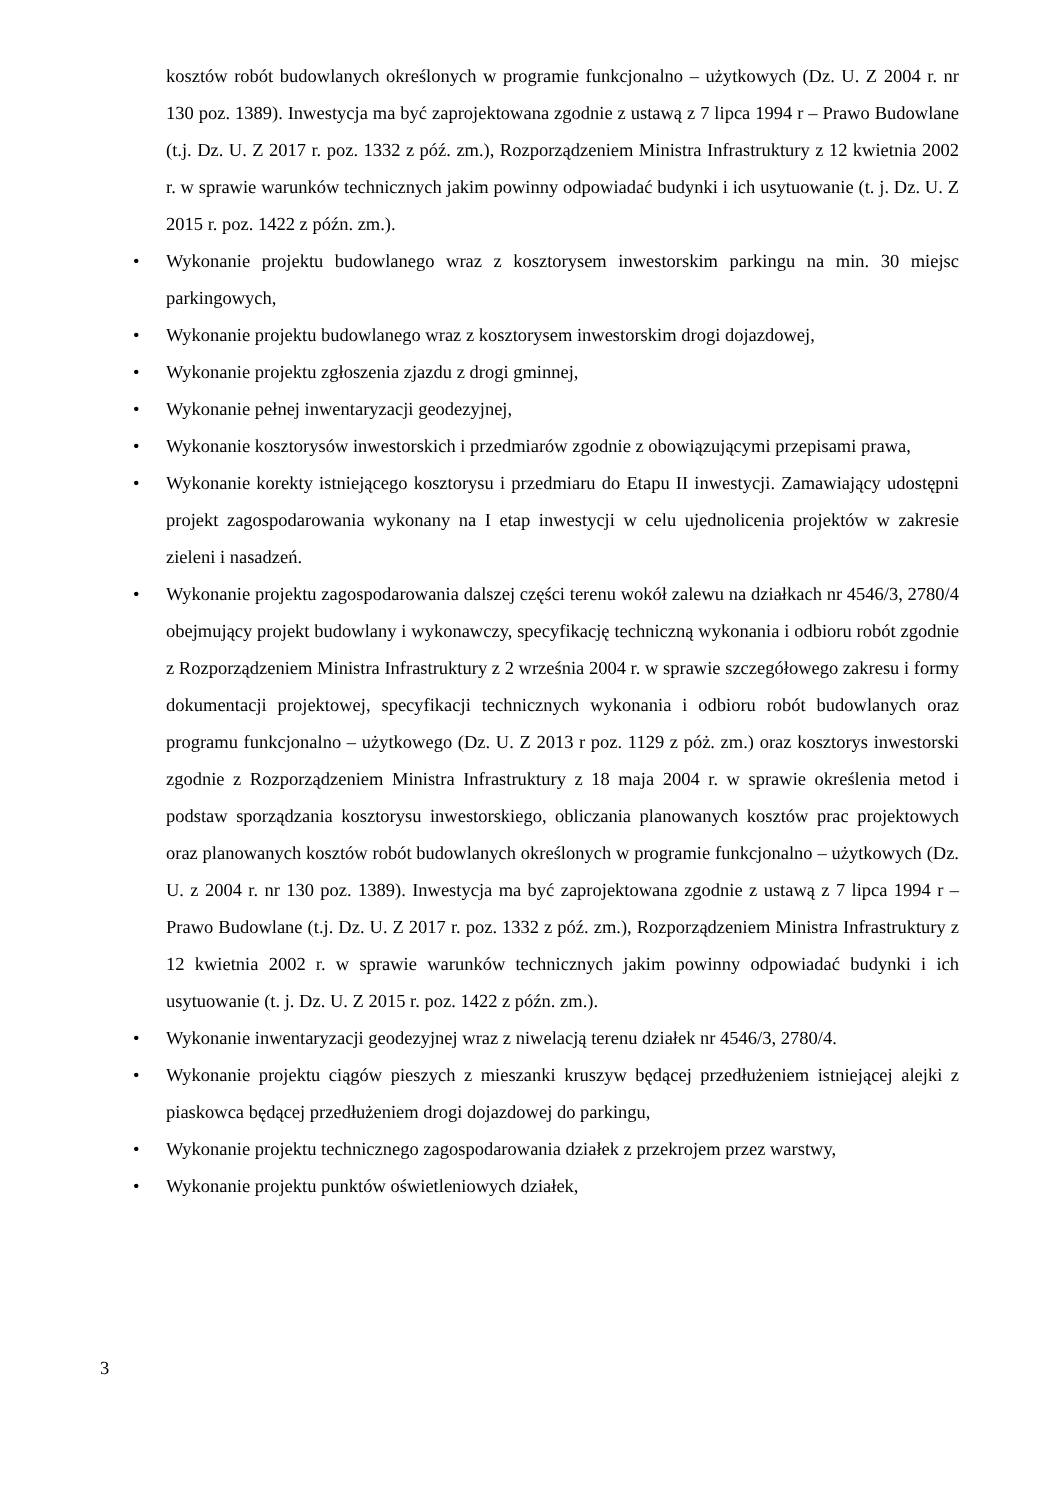kosztów robót budowlanych określonych w programie funkcjonalno – użytkowych (Dz. U. Z 2004 r. nr 130 poz. 1389). Inwestycja ma być zaprojektowana zgodnie z ustawą z 7 lipca 1994 r – Prawo Budowlane (t.j. Dz. U. Z 2017 r. poz. 1332 z póź. zm.), Rozporządzeniem Ministra Infrastruktury z 12 kwietnia 2002 r. w sprawie warunków technicznych jakim powinny odpowiadać budynki i ich usytuowanie (t. j. Dz. U. Z 2015 r. poz. 1422 z późn. zm.).
• Wykonanie projektu budowlanego wraz z kosztorysem inwestorskim parkingu na min. 30 miejsc parkingowych,
• Wykonanie projektu budowlanego wraz z kosztorysem inwestorskim drogi dojazdowej,
• Wykonanie projektu zgłoszenia zjazdu z drogi gminnej,
• Wykonanie pełnej inwentaryzacji geodezyjnej,
• Wykonanie kosztorysów inwestorskich i przedmiarów zgodnie z obowiązującymi przepisami prawa,
• Wykonanie korekty istniejącego kosztorysu i przedmiaru do Etapu II inwestycji. Zamawiający udostępni projekt zagospodarowania wykonany na I etap inwestycji w celu ujednolicenia projektów w zakresie zieleni i nasadzeń.
• Wykonanie projektu zagospodarowania dalszej części terenu wokół zalewu na działkach nr 4546/3, 2780/4 obejmujący projekt budowlany i wykonawczy, specyfikację techniczną wykonania i odbioru robót zgodnie z Rozporządzeniem Ministra Infrastruktury z 2 września 2004 r. w sprawie szczegółowego zakresu i formy dokumentacji projektowej, specyfikacji technicznych wykonania i odbioru robót budowlanych oraz programu funkcjonalno – użytkowego (Dz. U. Z 2013 r poz. 1129 z póż. zm.) oraz kosztorys inwestorski zgodnie z Rozporządzeniem Ministra Infrastruktury z 18 maja 2004 r. w sprawie określenia metod i podstaw sporządzania kosztorysu inwestorskiego, obliczania planowanych kosztów prac projektowych oraz planowanych kosztów robót budowlanych określonych w programie funkcjonalno – użytkowych (Dz. U. z 2004 r. nr 130 poz. 1389). Inwestycja ma być zaprojektowana zgodnie z ustawą z 7 lipca 1994 r – Prawo Budowlane (t.j. Dz. U. Z 2017 r. poz. 1332 z póź. zm.), Rozporządzeniem Ministra Infrastruktury z 12 kwietnia 2002 r. w sprawie warunków technicznych jakim powinny odpowiadać budynki i ich usytuowanie (t. j. Dz. U. Z 2015 r. poz. 1422 z późn. zm.).
• Wykonanie inwentaryzacji geodezyjnej wraz z niwelacją terenu działek nr 4546/3, 2780/4.
• Wykonanie projektu ciągów pieszych z mieszanki kruszyw będącej przedłużeniem istniejącej alejki z piaskowca będącej przedłużeniem drogi dojazdowej do parkingu,
• Wykonanie projektu technicznego zagospodarowania działek z przekrojem przez warstwy,
• Wykonanie projektu punktów oświetleniowych działek,
3